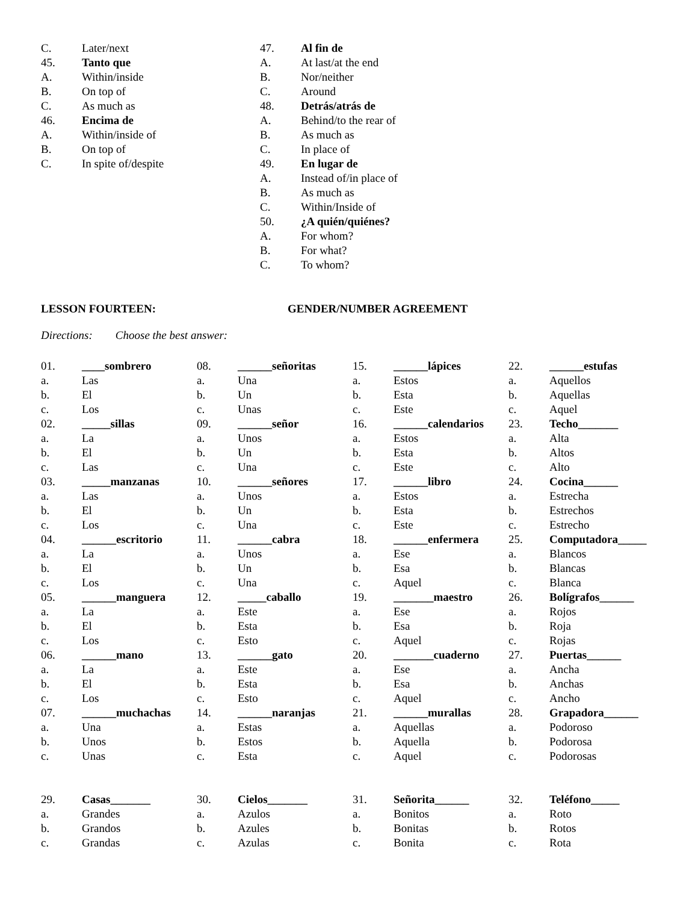C. Later/next
45. Tanto que
A. Within/inside
B. On top of
C. As much as
46. Encima de
A. Within/inside of
B. On top of
C. In spite of/despite
47. Al fin de
A. At last/at the end
B. Nor/neither
C. Around
48. Detrás/atrás de
A. Behind/to the rear of
B. As much as
C. In place of
49. En lugar de
A. Instead of/in place of
B. As much as
C. Within/Inside of
50. ¿A quién/quiénes?
A. For whom?
B. For what?
C. To whom?
LESSON FOURTEEN: GENDER/NUMBER AGREEMENT
Directions: Choose the best answer:
01. ____sombrero
a. Las
b. El
c. Los
02. _____sillas
a. La
b. El
c. Las
03. _____manzanas
a. Las
b. El
c. Los
04. ______escritorio
a. La
b. El
c. Los
05. ______manguera
a. La
b. El
c. Los
06. ______mano
a. La
b. El
c. Los
07. ______muchachas
a. Una
b. Unos
c. Unas
08. ______señoritas
a. Una
b. Un
c. Unas
09. ______señor
a. Unos
b. Un
c. Una
10. ______señores
a. Unos
b. Un
c. Una
11. ______cabra
a. Unos
b. Un
c. Una
12. _____caballo
a. Este
b. Esta
c. Esto
13. ______gato
a. Este
b. Esta
c. Esto
14. ______naranjas
a. Estas
b. Estos
c. Esta
15. ______lápices
a. Estos
b. Esta
c. Este
16. ______calendarios
a. Estos
b. Esta
c. Este
17. ______libro
a. Estos
b. Esta
c. Este
18. ______enfermera
a. Ese
b. Esa
c. Aquel
19. _______maestro
a. Ese
b. Esa
c. Aquel
20. _______cuaderno
a. Ese
b. Esa
c. Aquel
21. ______murallas
a. Aquellas
b. Aquella
c. Aquel
22. ______estufas
a. Aquellos
b. Aquellas
c. Aquel
23. Techo_______
a. Alta
b. Altos
c. Alto
24. Cocina______
a. Estrecha
b. Estrechos
c. Estrecho
25. Computadora_____
a. Blancos
b. Blancas
c. Blanca
26. Bolígrafos______
a. Rojos
b. Roja
c. Rojas
27. Puertas______
a. Ancha
b. Anchas
c. Ancho
28. Grapadora______
a. Podoroso
b. Podorosa
c. Podorosas
29. Casas_______
a. Grandes
b. Grandos
c. Grandas
30. Cielos_______
a. Azulos
b. Azules
c. Azulas
31. Señorita______
a. Bonitos
b. Bonitas
c. Bonita
32. Teléfono_____
a. Roto
b. Rotos
c. Rota